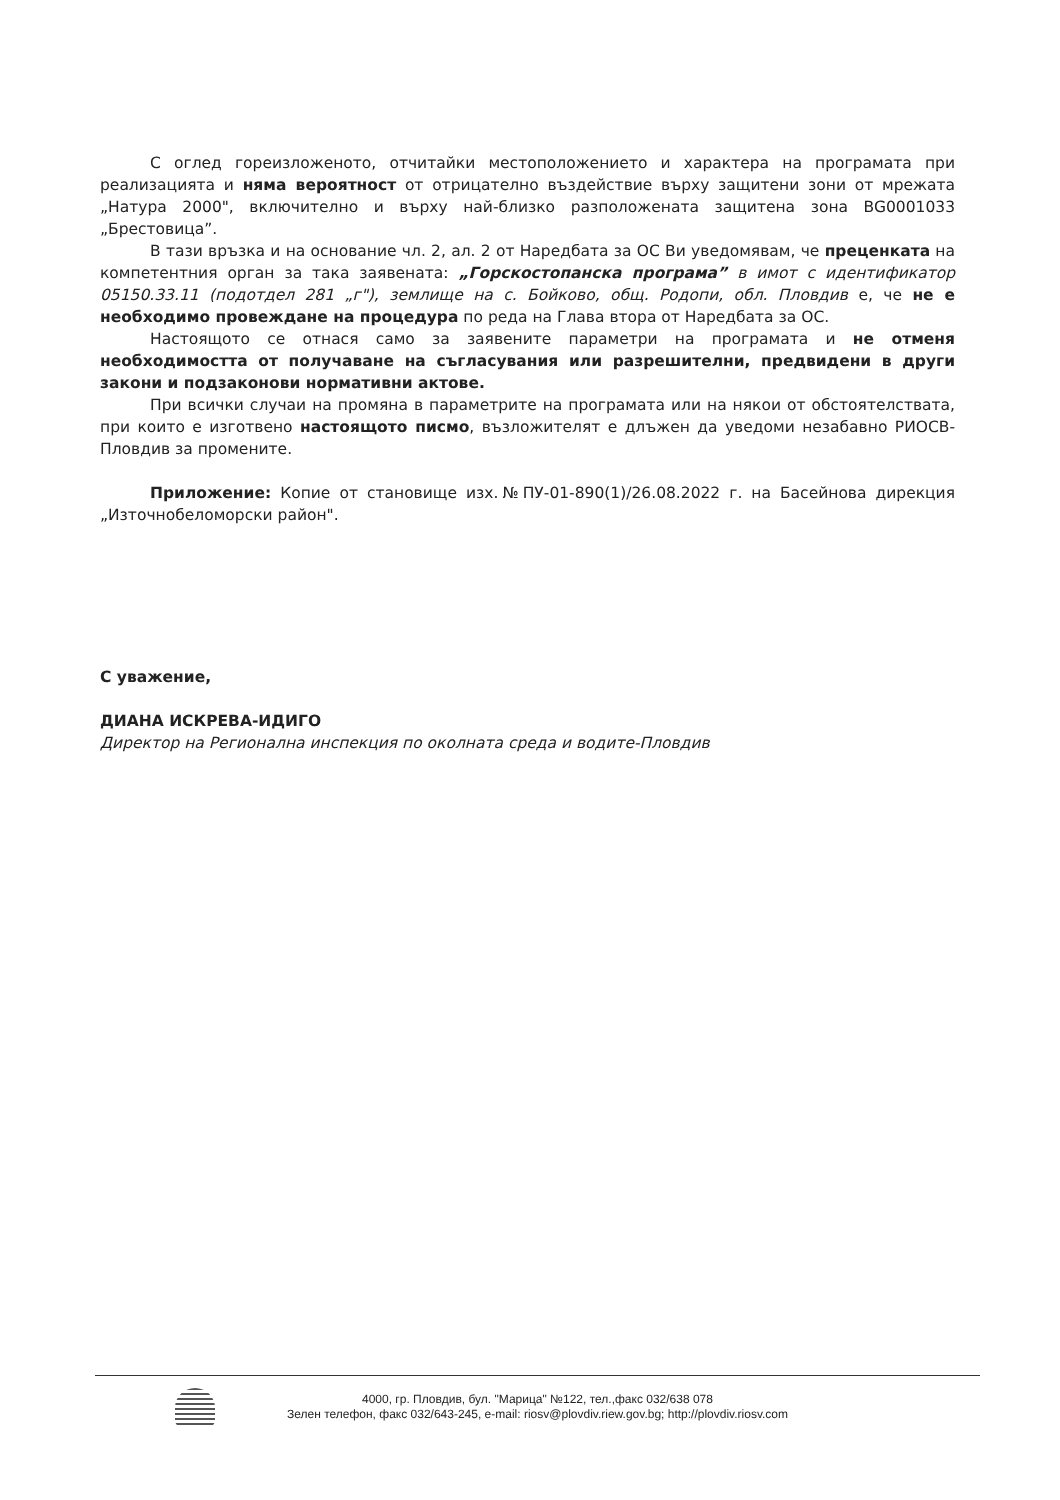С оглед гореизложеното, отчитайки местоположението и характера на програмата при реализацията и няма вероятност от отрицателно въздействие върху защитени зони от мрежата „Натура 2000", включително и върху най-близко разположената защитена зона BG0001033 „Брестовица”.
В тази връзка и на основание чл. 2, ал. 2 от Наредбата за ОС Ви уведомявам, че преценката на компетентния орган за така заявената: „Горскостопанска програма” в имот с идентификатор 05150.33.11 (подотдел 281 „г"), землище на с. Бойково, общ. Родопи, обл. Пловдив е, че не е необходимо провеждане на процедура по реда на Глава втора от Наредбата за ОС.
Настоящото се отнася само за заявените параметри на програмата и не отменя необходимостта от получаване на съгласувания или разрешителни, предвидени в други закони и подзаконови нормативни актове.
При всички случаи на промяна в параметрите на програмата или на някои от обстоятелствата, при които е изготвено настоящото писмо, възложителят е длъжен да уведоми незабавно РИОСВ-Пловдив за промените.
Приложение: Копие от становище изх.№ПУ-01-890(1)/26.08.2022 г. на Басейнова дирекция „Източнобеломорски район".
С уважение,
ДИАНА ИСКРЕВА-ИДИГО
Директор на Регионална инспекция по околната среда и водите-Пловдив
4000, гр. Пловдив, бул. "Марица" №122, тел.,факс 032/638 078
Зелен телефон, факс 032/643-245, e-mail: riosv@plovdiv.riew.gov.bg; http://plovdiv.riosv.com